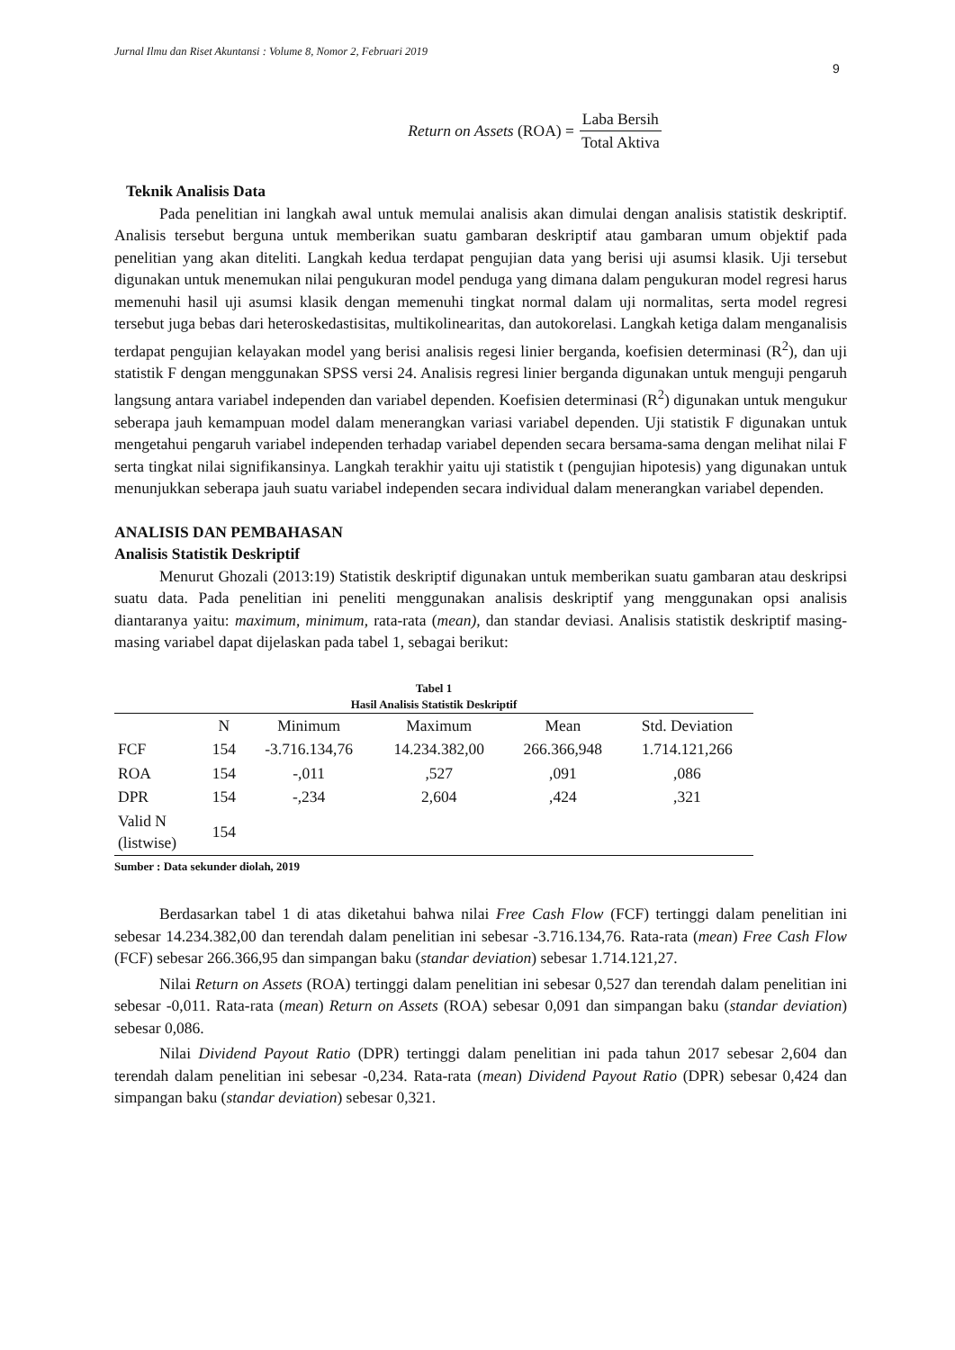Jurnal Ilmu dan Riset Akuntansi : Volume 8, Nomor 2, Februari 2019
9
Return on Assets (ROA) = Laba Bersih Total Aktiva
Teknik Analisis Data
Pada penelitian ini langkah awal untuk memulai analisis akan dimulai dengan analisis statistik deskriptif. Analisis tersebut berguna untuk memberikan suatu gambaran deskriptif atau gambaran umum objektif pada penelitian yang akan diteliti. Langkah kedua terdapat pengujian data yang berisi uji asumsi klasik. Uji tersebut digunakan untuk menemukan nilai pengukuran model penduga yang dimana dalam pengukuran model regresi harus memenuhi hasil uji asumsi klasik dengan memenuhi tingkat normal dalam uji normalitas, serta model regresi tersebut juga bebas dari heteroskedastisitas, multikolinearitas, dan autokorelasi. Langkah ketiga dalam menganalisis terdapat pengujian kelayakan model yang berisi analisis regesi linier berganda, koefisien determinasi (R<sup>2</sup>), dan uji statistik F dengan menggunakan SPSS versi 24. Analisis regresi linier berganda digunakan untuk menguji pengaruh langsung antara variabel independen dan variabel dependen. Koefisien determinasi (R<sup>2</sup>) digunakan untuk mengukur seberapa jauh kemampuan model dalam menerangkan variasi variabel dependen. Uji statistik F digunakan untuk mengetahui pengaruh variabel independen terhadap variabel dependen secara bersama-sama dengan melihat nilai F serta tingkat nilai signifikansinya. Langkah terakhir yaitu uji statistik t (pengujian hipotesis) yang digunakan untuk menunjukkan seberapa jauh suatu variabel independen secara individual dalam menerangkan variabel dependen.
ANALISIS DAN PEMBAHASAN
Analisis Statistik Deskriptif
Menurut Ghozali (2013:19) Statistik deskriptif digunakan untuk memberikan suatu gambaran atau deskripsi suatu data. Pada penelitian ini peneliti menggunakan analisis deskriptif yang menggunakan opsi analisis diantaranya yaitu: maximum, minimum, rata-rata (mean), dan standar deviasi. Analisis statistik deskriptif masing-masing variabel dapat dijelaskan pada tabel 1, sebagai berikut:
Tabel 1
Hasil Analisis Statistik Deskriptif
| | N | Minimum | Maximum | Mean | Std. Deviation |
| --- | --- | --- | --- | --- | --- |
| FCF | 154 | -3.716.134,76 | 14.234.382,00 | 266.366,948 | 1.714.121,266 |
| ROA | 154 | -,011 | ,527 | ,091 | ,086 |
| DPR | 154 | -,234 | 2,604 | ,424 | ,321 |
| Valid N (listwise) | 154 | | | | |
Sumber : Data sekunder diolah, 2019
Berdasarkan tabel 1 di atas diketahui bahwa nilai Free Cash Flow (FCF) tertinggi dalam penelitian ini sebesar 14.234.382,00 dan terendah dalam penelitian ini sebesar -3.716.134,76. Rata-rata (mean) Free Cash Flow (FCF) sebesar 266.366,95 dan simpangan baku (standar deviation) sebesar 1.714.121,27.
Nilai Return on Assets (ROA) tertinggi dalam penelitian ini sebesar 0,527 dan terendah dalam penelitian ini sebesar -0,011. Rata-rata (mean) Return on Assets (ROA) sebesar 0,091 dan simpangan baku (standar deviation) sebesar 0,086.
Nilai Dividend Payout Ratio (DPR) tertinggi dalam penelitian ini pada tahun 2017 sebesar 2,604 dan terendah dalam penelitian ini sebesar -0,234. Rata-rata (mean) Dividend Payout Ratio (DPR) sebesar 0,424 dan simpangan baku (standar deviation) sebesar 0,321.